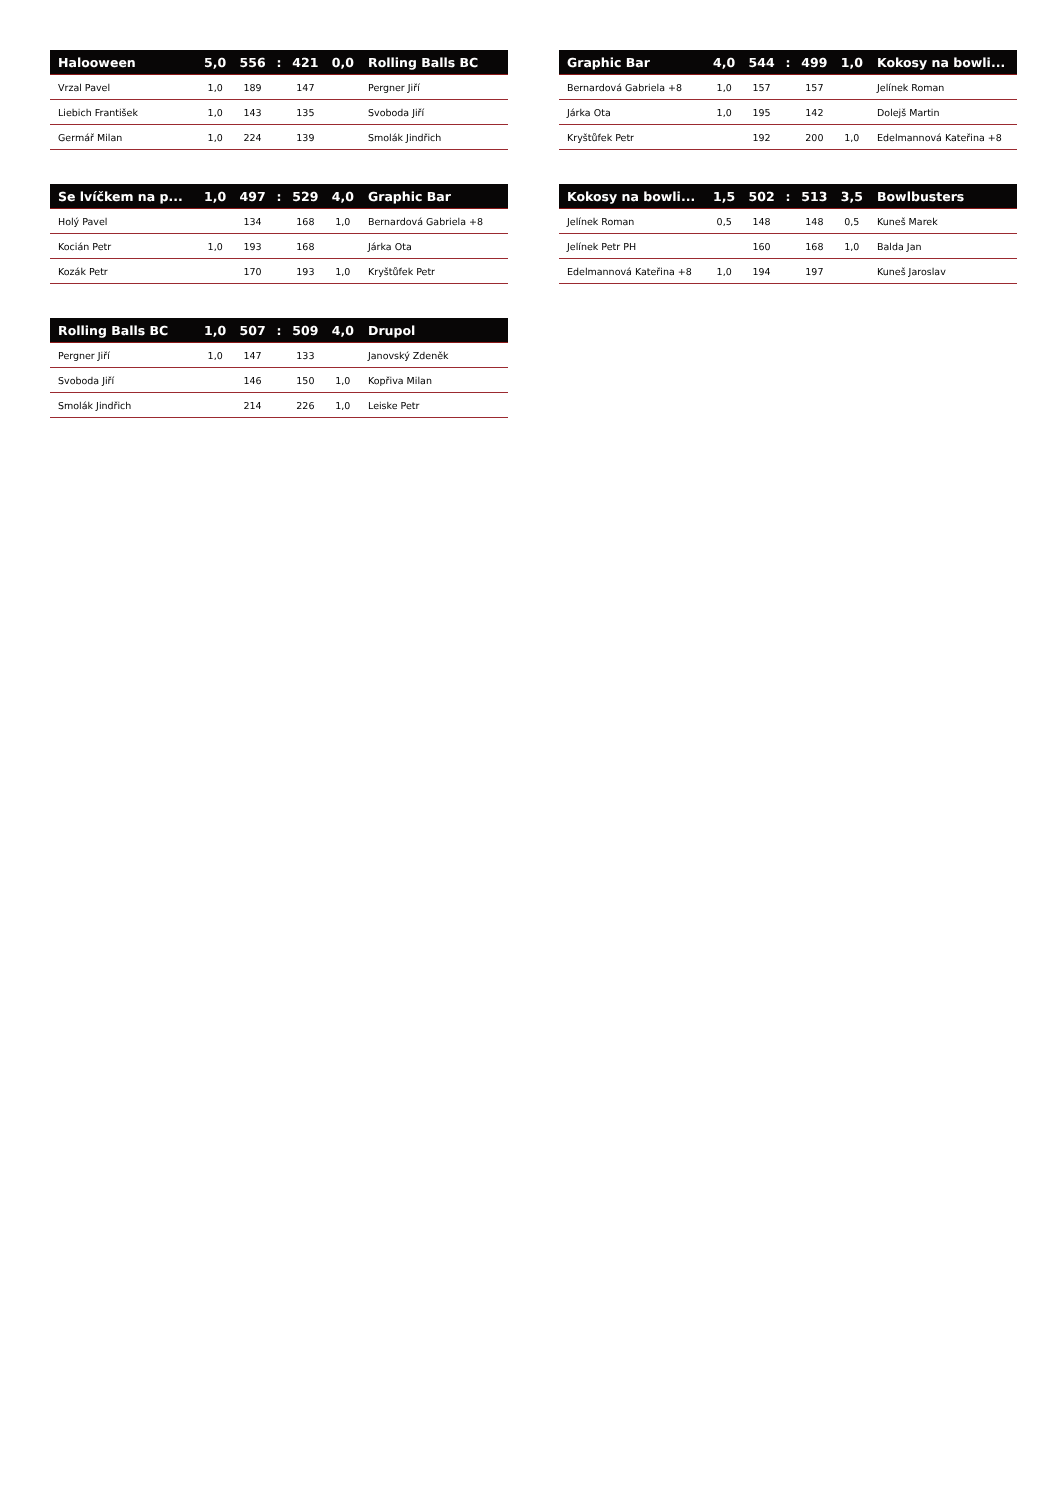| Halooween | 5,0 | 556 | : | 421 | 0,0 | Rolling Balls BC |
| --- | --- | --- | --- | --- | --- | --- |
| Vrzal Pavel | 1,0 | 189 | | 147 | | Pergner Jiří |
| Liebich František | 1,0 | 143 | | 135 | | Svoboda Jiří |
| Germář Milan | 1,0 | 224 | | 139 | | Smolák Jindřich |
| Graphic Bar | 4,0 | 544 | : | 499 | 1,0 | Kokosy na bowli... |
| --- | --- | --- | --- | --- | --- | --- |
| Bernardová Gabriela +8 | 1,0 | 157 | | 157 | | Jelínek Roman |
| Járka Ota | 1,0 | 195 | | 142 | | Dolejš Martin |
| Kryštůfek Petr | | 192 | | 200 | 1,0 | Edelmannová Kateřina +8 |
| Se lvíčkem na p... | 1,0 | 497 | : | 529 | 4,0 | Graphic Bar |
| --- | --- | --- | --- | --- | --- | --- |
| Holý Pavel | | 134 | | 168 | 1,0 | Bernardová Gabriela +8 |
| Kocián Petr | 1,0 | 193 | | 168 | | Járka Ota |
| Kozák Petr | | 170 | | 193 | 1,0 | Kryštůfek Petr |
| Kokosy na bowli... | 1,5 | 502 | : | 513 | 3,5 | Bowlbusters |
| --- | --- | --- | --- | --- | --- | --- |
| Jelínek Roman | 0,5 | 148 | | 148 | 0,5 | Kuneš Marek |
| Jelínek Petr PH | | 160 | | 168 | 1,0 | Balda Jan |
| Edelmannová Kateřina +8 | 1,0 | 194 | | 197 | | Kuneš Jaroslav |
| Rolling Balls BC | 1,0 | 507 | : | 509 | 4,0 | Drupol |
| --- | --- | --- | --- | --- | --- | --- |
| Pergner Jiří | 1,0 | 147 | | 133 | | Janovský Zdeněk |
| Svoboda Jiří | | 146 | | 150 | 1,0 | Kopřiva Milan |
| Smolák Jindřich | | 214 | | 226 | 1,0 | Leiske Petr |